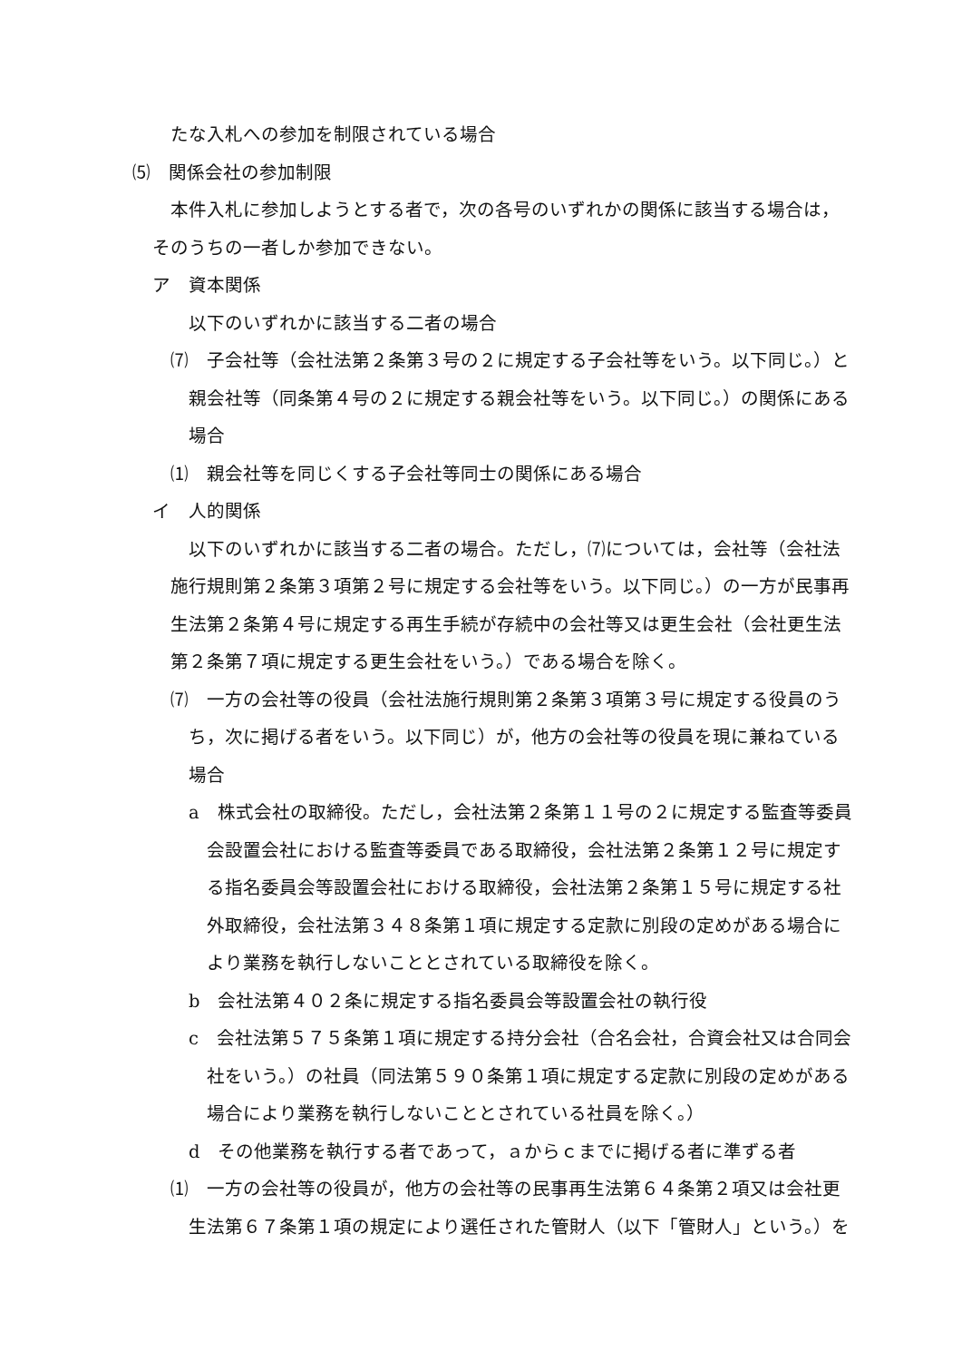たな入札への参加を制限されている場合
⑸　関係会社の参加制限
本件入札に参加しようとする者で，次の各号のいずれかの関係に該当する場合は，そのうちの一者しか参加できない。
ア　資本関係
以下のいずれかに該当する二者の場合
⑺　子会社等（会社法第２条第３号の２に規定する子会社等をいう。以下同じ。）と親会社等（同条第４号の２に規定する親会社等をいう。以下同じ。）の関係にある場合
⑴　親会社等を同じくする子会社等同士の関係にある場合
イ　人的関係
以下のいずれかに該当する二者の場合。ただし，⑺については，会社等（会社法施行規則第２条第３項第２号に規定する会社等をいう。以下同じ。）の一方が民事再生法第２条第４号に規定する再生手続が存続中の会社等又は更生会社（会社更生法第２条第７項に規定する更生会社をいう。）である場合を除く。
⑺　一方の会社等の役員（会社法施行規則第２条第３項第３号に規定する役員のうち，次に掲げる者をいう。以下同じ）が，他方の会社等の役員を現に兼ねている場合
a　株式会社の取締役。ただし，会社法第２条第１１号の２に規定する監査等委員会設置会社における監査等委員である取締役，会社法第２条第１２号に規定する指名委員会等設置会社における取締役，会社法第２条第１５号に規定する社外取締役，会社法第３４８条第１項に規定する定款に別段の定めがある場合により業務を執行しないこととされている取締役を除く。
b　会社法第４０２条に規定する指名委員会等設置会社の執行役
c　会社法第５７５条第１項に規定する持分会社（合名会社，合資会社又は合同会社をいう。）の社員（同法第５９０条第１項に規定する定款に別段の定めがある場合により業務を執行しないこととされている社員を除く。）
d　その他業務を執行する者であって，ａからｃまでに掲げる者に準ずる者
⑴　一方の会社等の役員が，他方の会社等の民事再生法第６４条第２項又は会社更生法第６７条第１項の規定により選任された管財人（以下「管財人」という。）を